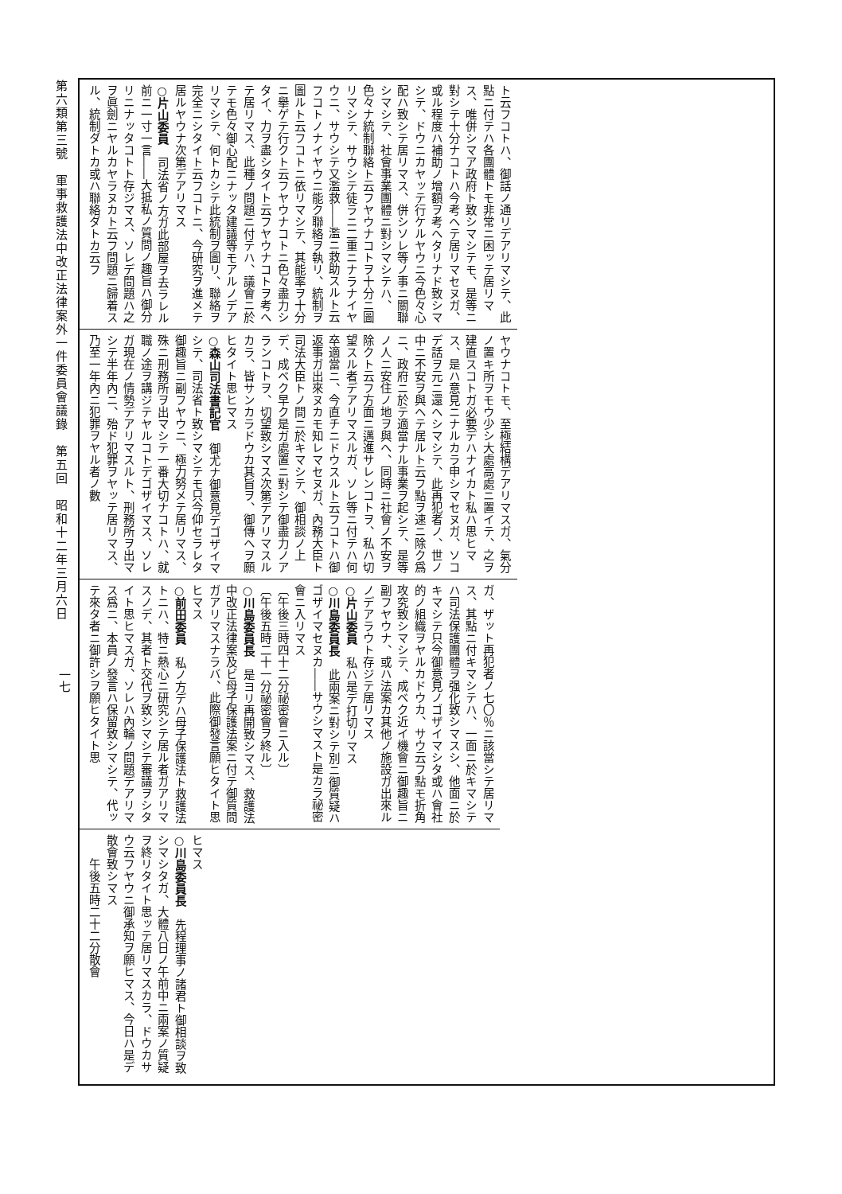第六類第三號　軍事救護法中改正法律案外一件委員會議錄　第五回　昭和十二年三月六日
一七
ト云フコトハ、御話ノ通リデアリマシテ、此點ニ付テハ各團體トモ非常ニ困ッテ居リマス、唯併シマア政府ト致シマシテモ、是等ニ對シテ十分ナコトハ今考ヘテ居リマセヌガ、或ル程度ハ補助ノ增額ヲ考ヘタリナド致シマシテ、ドウニカヤッテ行ケルヤウニ今色々心配ハ致シテ居リマス、併シソレ等ノ事ニ關聯シマシテ、社會事業團體ニ對シマシテハ、色々ナ統制聯絡ト云フヤウナコトヲ十分ニ圖リマシテ、サウシテ徒ラニ二重ニナラナイヤウニ、サウシテ又濫救――濫ニ救助スルト云フコトノナイヤウニ能ク聯絡ヲ執リ、統制ヲ圖ルト云フコトニ依リマシテ、其能率ヲ十分ニ擧ゲテ行クト云フヤウナコトニ色々盡力シタイ、力ヲ盡シタイト云フヤウナコトヲ考ヘテ居リマス、此種ノ問題ニ付テハ、議會ニ於テモ色々御心配ニナッタ建議等モアルノデアリマシテ、何トカシテ此統制ヲ圖リ、聯絡ヲ完全ニシタイト云フコトニ、今研究ヲ進メテ居ルヤウナ次第デアリマス
○片山委員　司法省ノ方ガ此部屋ヲ去ラレル前ニ一寸一言――大抵私ノ質問ノ趣旨ハ御分リニナッタコトト存ジマス、ソレデ問題ハ之ヲ眞劍ニヤルカヤラヌカト云フ問題ニ歸着スル、統制ダトカ或ハ聯絡ダトカ云フ
ヤウナコトモ、至極結構デアリマスガ、氣分ノ置キ所ヲモウ少シ大處高處ニ置イテ、之ヲ建直スコトガ必要デハナイカト私ハ思ヒマス、是ハ意見ニナルカラ申シマセヌガ、ソコデ話ヲ元ニ還ヘシマシテ、此再犯者ノ、世ノ中ニ不安ヲ與ヘテ居ルト云フ點ヲ速ニ除ク爲ニ、政府ニ於テ適當ナル事業ヲ起シテ、是等ノ人ニ安住ノ地ヲ與ヘ、同時ニ社會ノ不安ヲ除クト云フ方面ニ邁進サレンコトヲ、私ハ切望スル者デアリマスルガ、ソレ等ニ付テハ何卒適當ニ、今直チニドウスルト云フコトハ御返事ガ出來ヌカモ知レマセヌガ、內務大臣ト司法大臣トノ間ニ於キマシテ、御相談ノ上デ、成ベク早ク是ガ處置ニ對シテ御盡力ノアランコトヲ、切望致シマス次第デアリマスルカラ、皆サンカラドウカ其旨ヲ、御傳ヘヲ願ヒタイト思ヒマス
○森山司法書記官　御尤ナ御意見デゴザイマシテ、司法省ト致シマシテモ只今仰セラレタ御趣旨ニ副フヤウニ、極力努メテ居リマス、殊ニ刑務所ヲ出マシテ一番大切ナコトハ、就職ノ途ヲ講ジテヤルコトデゴザイマス、ソレガ現在ノ情勢デアリマスルト、刑務所ヲ出マシテ半年內ニ、殆ド犯罪ヲヤッテ居リマス、乃至一年內ニ犯罪ヲヤル者ノ數
ガ、ザット再犯者ノ七〇％ニ該當シテ居リマス、其點ニ付キマシテハ、一面ニ於キマシテハ司法保護團體ヲ强化致シマスシ、他面ニ於キマシテ只今御意見ノゴザイマシタ或ハ會社的ノ組織ヲヤルカドウカ、サウ云フ點モ折角攻究致シマシテ、成ベク近イ機會ニ御趣旨ニ副フヤウナ、或ハ法案カ其他ノ施設ガ出來ルノデアラウト存ジテ居リマス
○片山委員　私ハ是デ打切リマス
○川島委員長　此兩案ニ對シテ別ニ御質疑ハゴザイマセヌカ――サウシマスト是カラ祕密會ニ入リマス
〔午後三時四十二分祕密會ニ入ル〕
〔午後五時二十一分祕密會ヲ終ル〕
○川島委員長　是ヨリ再開致シマス、救護法中改正法律案及ビ母子保護法案ニ付テ御質問ガアリマスナラバ、此際御發言願ヒタイト思ヒマス
○前田委員　私ノ方デハ母子保護法ト救護法トニハ、特ニ熱心ニ研究シテ居ル者ガアリマスノデ、其者ト交代ヲ致シマシテ審議ヲシタイト思ヒマスガ、ソレハ內輪ノ問題デアリマス爲ニ、本員ノ發言ハ保留致シマシテ、代ッテ來タ者ニ御許シヲ願ヒタイト思
ヒマス
○川島委員長　先程理事ノ諸君ト御相談ヲ致シマシタガ、大體八日ノ午前中ニ兩案ノ質疑ヲ終リタイト思ッテ居リマスカラ、ドウカサウ云フヤウニ御承知ヲ願ヒマス、今日ハ是デ散會致シマス
　　午後五時二十二分散會